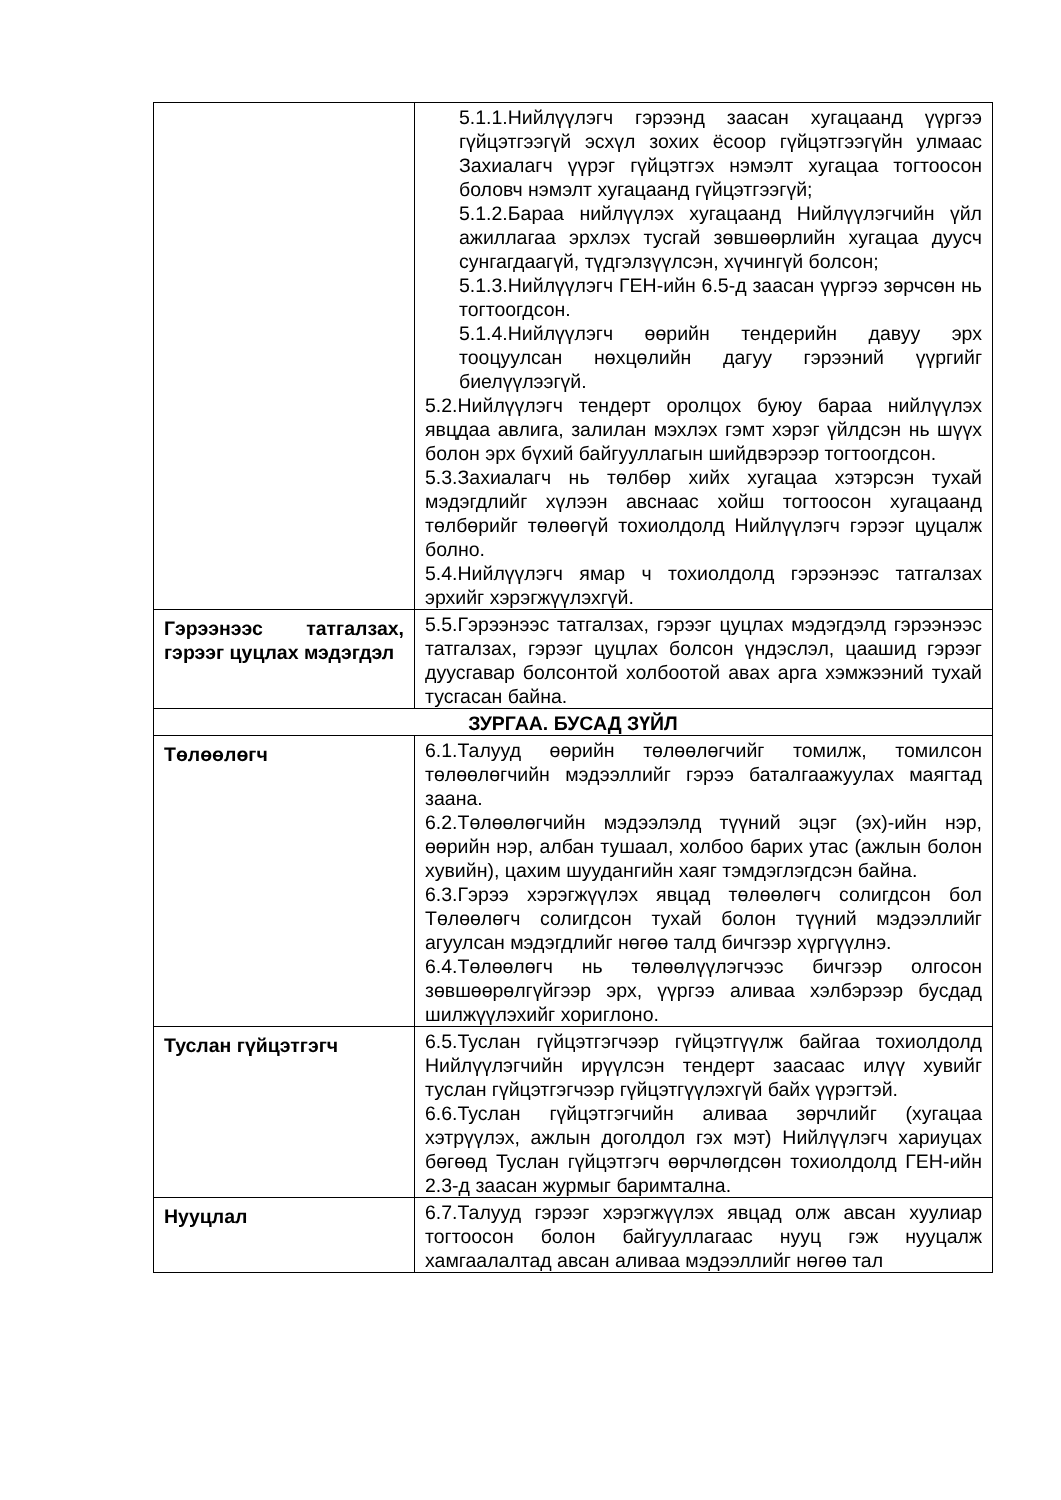| | 5.1.1.Нийлүүлэгч гэрээнд заасан хугацаанд үүргээ гүйцэтгээгүй эсхүл зохих ёсоор гүйцэтгээгүйн улмаас Захиалагч үүрэг гүйцэтгэх нэмэлт хугацаа тогтоосон боловч нэмэлт хугацаанд гүйцэтгээгүй; 5.1.2.Бараа нийлүүлэх хугацаанд Нийлүүлэгчийн үйл ажиллагаа эрхлэх тусгай зөвшөөрлийн хугацаа дуусч сунгагдаагүй, түдгэлзүүлсэн, хүчингүй болсон; 5.1.3.Нийлүүлэгч ГЕН-ийн 6.5-д заасан үүргээ зөрчсөн нь тогтоогдсон. 5.1.4.Нийлүүлэгч өөрийн тендерийн давуу эрх тооцуулсан нөхцөлийн дагуу гэрээний үүргийг биелүүлээгүй. 5.2.Нийлүүлэгч тендерт оролцох буюу бараа нийлүүлэх явцдаа авлига, залилан мэхлэх гэмт хэрэг үйлдсэн нь шүүх болон эрх бүхий байгууллагын шийдвэрээр тогтоогдсон. 5.3.Захиалагч нь төлбөр хийх хугацаа хэтэрсэн тухай мэдэгдлийг хүлээн авснаас хойш тогтоосон хугацаанд төлбөрийг төлөөгүй тохиолдолд Нийлүүлэгч гэрээг цуцалж болно. 5.4.Нийлүүлэгч ямар ч тохиолдолд гэрээнээс татгалзах эрхийг хэрэгжүүлэхгүй. |
| Гэрээнээс татгалзах, гэрээг цуцлах мэдэгдэл | 5.5.Гэрээнээс татгалзах, гэрээг цуцлах мэдэгдэлд гэрээнээс татгалзах, гэрээг цуцлах болсон үндэслэл, цаашид гэрээг дуусгавар болсонтой холбоотой авах арга хэмжээний тухай тусгасан байна. |
| ЗУРГАА. БУСАД ЗҮЙЛ | |
| Төлөөлөгч | 6.1.Талууд өөрийн төлөөлөгчийг томилж, томилсон төлөөлөгчийн мэдээллийг гэрээ баталгаажуулах маягтад заана. 6.2.Төлөөлөгчийн мэдээлэлд түүний эцэг (эх)-ийн нэр, өөрийн нэр, албан тушаал, холбоо барих утас (ажлын болон хувийн), цахим шуудангийн хаяг тэмдэглэгдсэн байна. 6.3.Гэрээ хэрэгжүүлэх явцад төлөөлөгч солигдсон бол Төлөөлөгч солигдсон тухай болон түүний мэдээллийг агуулсан мэдэгдлийг нөгөө талд бичгээр хүргүүлнэ. 6.4.Төлөөлөгч нь төлөөлүүлэгчээс бичгээр олгосон зөвшөөрөлгүйгээр эрх, үүргээ аливаа хэлбэрээр бусдад шилжүүлэхийг хориглоно. |
| Туслан гүйцэтгэгч | 6.5.Туслан гүйцэтгэгчээр гүйцэтгүүлж байгаа тохиолдолд Нийлүүлэгчийн ирүүлсэн тендерт заасаас илүү хувийг туслан гүйцэтгэгчээр гүйцэтгүүлэхгүй байх үүрэгтэй. 6.6.Туслан гүйцэтгэгчийн аливаа зөрчлийг (хугацаа хэтрүүлэх, ажлын доголдол гэх мэт) Нийлүүлэгч хариуцах бөгөөд Туслан гүйцэтгэгч өөрчлөгдсөн тохиолдолд ГЕН-ийн 2.3-д заасан журмыг баримтална. |
| Нууцлал | 6.7.Талууд гэрээг хэрэгжүүлэх явцад олж авсан хуулиар тогтоосон болон байгууллагаас нууц гэж нууцалж хамгаалалтад авсан аливаа мэдээллийг нөгөө тал |